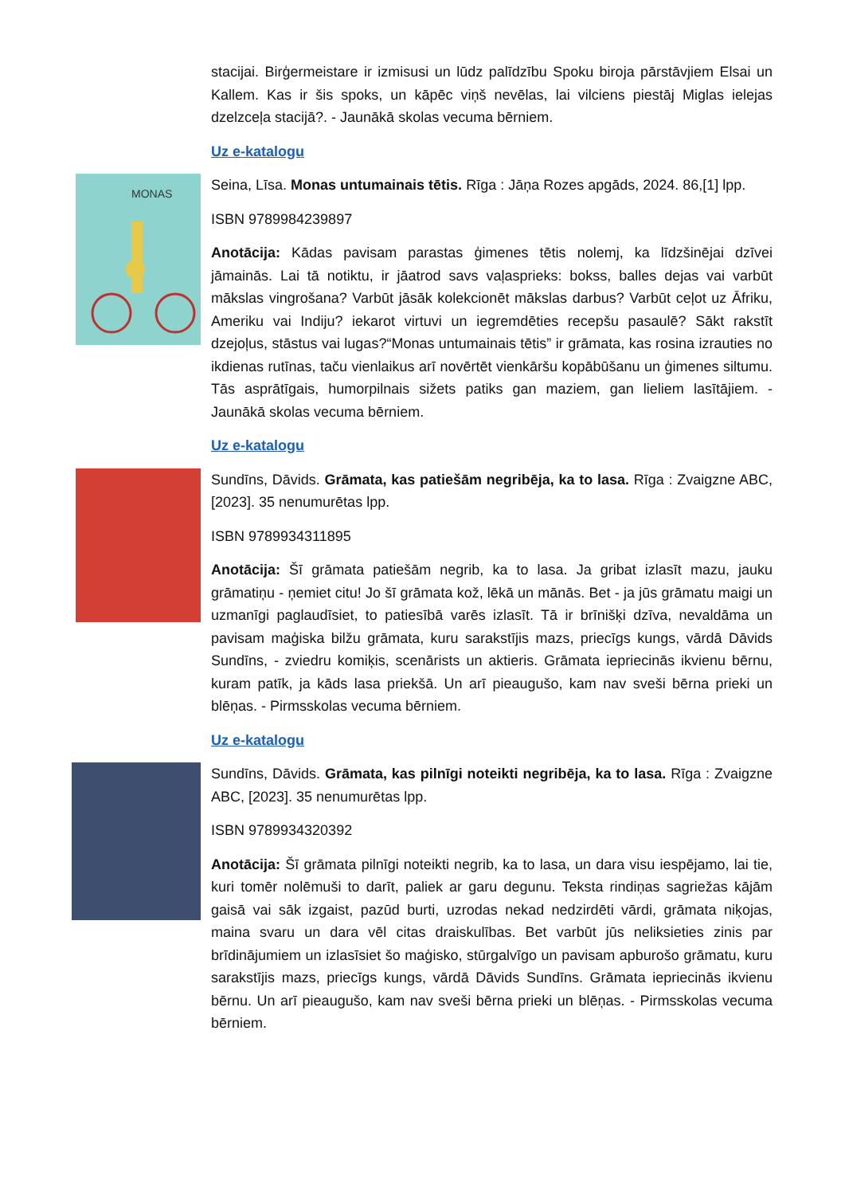stacijai. Birģermeistare ir izmisusi un lūdz palīdzību Spoku biroja pārstāvjiem Elsai un Kallem. Kas ir šis spoks, un kāpēc viņš nevēlas, lai vilciens piestāj Miglas ielejas dzelzceļa stacijā?. - Jaunākā skolas vecuma bērniem.
Uz e-katalogu
MONAS
Seina, Līsa. Monas untumainais tētis. Rīga : Jāņa Rozes apgāds, 2024. 86,[1] lpp.
ISBN 9789984239897
Anotācija: Kādas pavisam parastas ģimenes tētis nolemj, ka līdzšinējai dzīvei jāmainās. Lai tā notiktu, ir jāatrod savs vaļasprieks: bokss, balles dejas vai varbūt mākslas vingrošana? Varbūt jāsāk kolekcionēt mākslas darbus? Varbūt ceļot uz Āfriku, Ameriku vai Indiju? iekarot virtuvi un iegremdēties recepšu pasaulē? Sākt rakstīt dzejoļus, stāstus vai lugas?“Monas untumainais tētis” ir grāmata, kas rosina izrauties no ikdienas rutīnas, taču vienlaikus arī novērtēt vienkāršu kopābūšanu un ģimenes siltumu. Tās asprātīgais, humorpilnais sižets patiks gan maziem, gan lieliem lasītājiem. - Jaunākā skolas vecuma bērniem.
Uz e-katalogu
Sundīns, Dāvids. Grāmata, kas patiešām negribēja, ka to lasa. Rīga : Zvaigzne ABC, [2023]. 35 nenumurētas lpp.
ISBN 9789934311895
Anotācija: Šī grāmata patiešām negrib, ka to lasa. Ja gribat izlasīt mazu, jauku grāmatiņu - ņemiet citu! Jo šī grāmata kož, lēkā un mānās. Bet - ja jūs grāmatu maigi un uzmanīgi paglaudīsiet, to patiesībā varēs izlasīt. Tā ir brīnišķi dzīva, nevaldāma un pavisam maģiska bilžu grāmata, kuru sarakstījis mazs, priecīgs kungs, vārdā Dāvids Sundīns, - zviedru komiķis, scenārists un aktieris. Grāmata iepriecinās ikvienu bērnu, kuram patīk, ja kāds lasa priekšā. Un arī pieaugušo, kam nav sveši bērna prieki un blēņas. - Pirmsskolas vecuma bērniem.
Uz e-katalogu
Sundīns, Dāvids. Grāmata, kas pilnīgi noteikti negribēja, ka to lasa. Rīga : Zvaigzne ABC, [2023]. 35 nenumurētas lpp.
ISBN 9789934320392
Anotācija: Šī grāmata pilnīgi noteikti negrib, ka to lasa, un dara visu iespējamo, lai tie, kuri tomēr nolēmuši to darīt, paliek ar garu degunu. Teksta rindiņas sagriežas kājām gaisā vai sāk izgaist, pazūd burti, uzrodas nekad nedzirdēti vārdi, grāmata niķojas, maina svaru un dara vēl citas draiskulības. Bet varbūt jūs neliksieties zinis par brīdinājumiem un izlasīsiet šo maģisko, stūrgalvīgo un pavisam apburošo grāmatu, kuru sarakstījis mazs, priecīgs kungs, vārdā Dāvids Sundīns. Grāmata iepriecinās ikvienu bērnu. Un arī pieaugušo, kam nav sveši bērna prieki un blēņas. - Pirmsskolas vecuma bērniem.